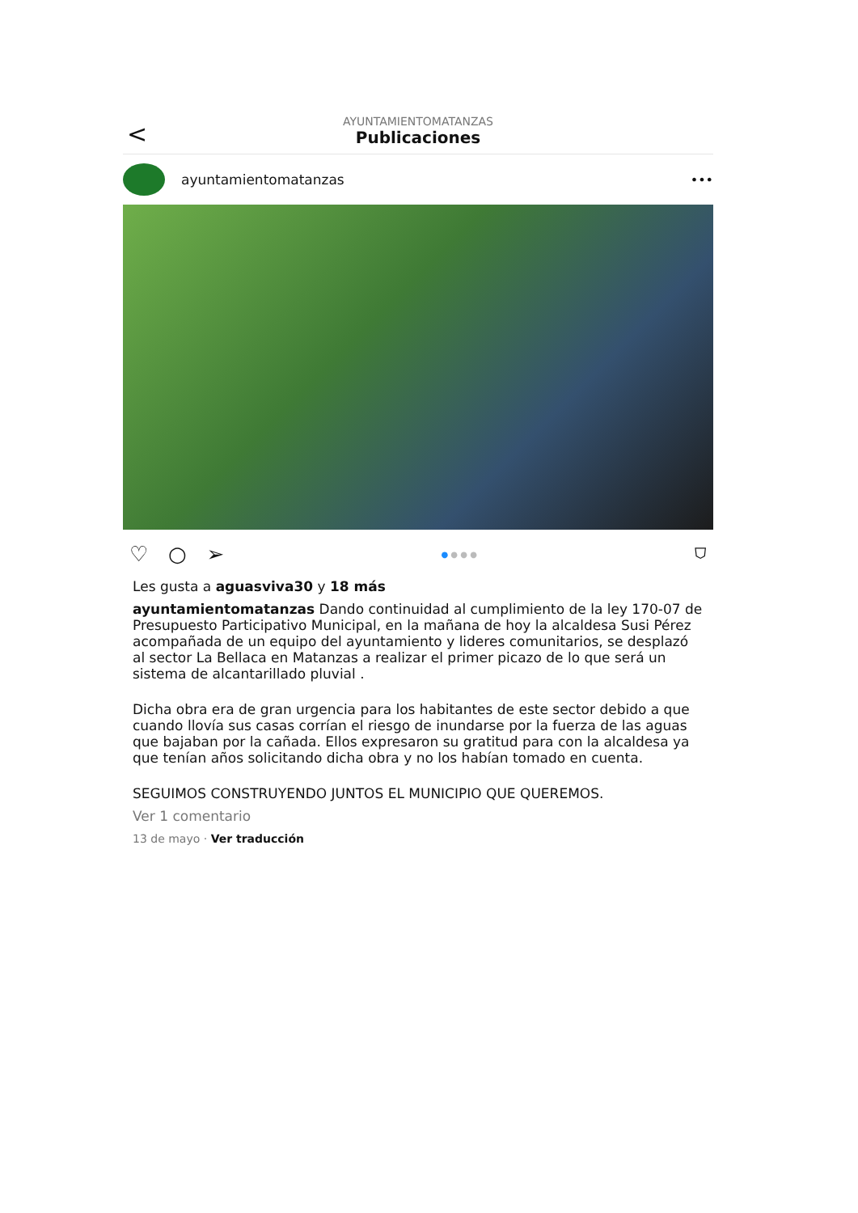<
AYUNTAMIENTOMATANZAS
Publicaciones
ayuntamientomatanzas •••
♡ ○ ➢ ● ● ● ● ⛉
Les gusta a aguasviva30 y 18 más
ayuntamientomatanzas Dando continuidad al cumplimiento de la ley 170-07 de Presupuesto Participativo Municipal, en la mañana de hoy la alcaldesa Susi Pérez acompañada de un equipo del ayuntamiento y lideres comunitarios, se desplazó al sector La Bellaca en Matanzas a realizar el primer picazo de lo que será un sistema de alcantarillado pluvial .
Dicha obra era de gran urgencia para los habitantes de este sector debido a que cuando llovía sus casas corrían el riesgo de inundarse por la fuerza de las aguas que bajaban por la cañada. Ellos expresaron su gratitud para con la alcaldesa ya que tenían años solicitando dicha obra y no los habían tomado en cuenta.
SEGUIMOS CONSTRUYENDO JUNTOS EL MUNICIPIO QUE QUEREMOS.
Ver 1 comentario
13 de mayo · Ver traducción